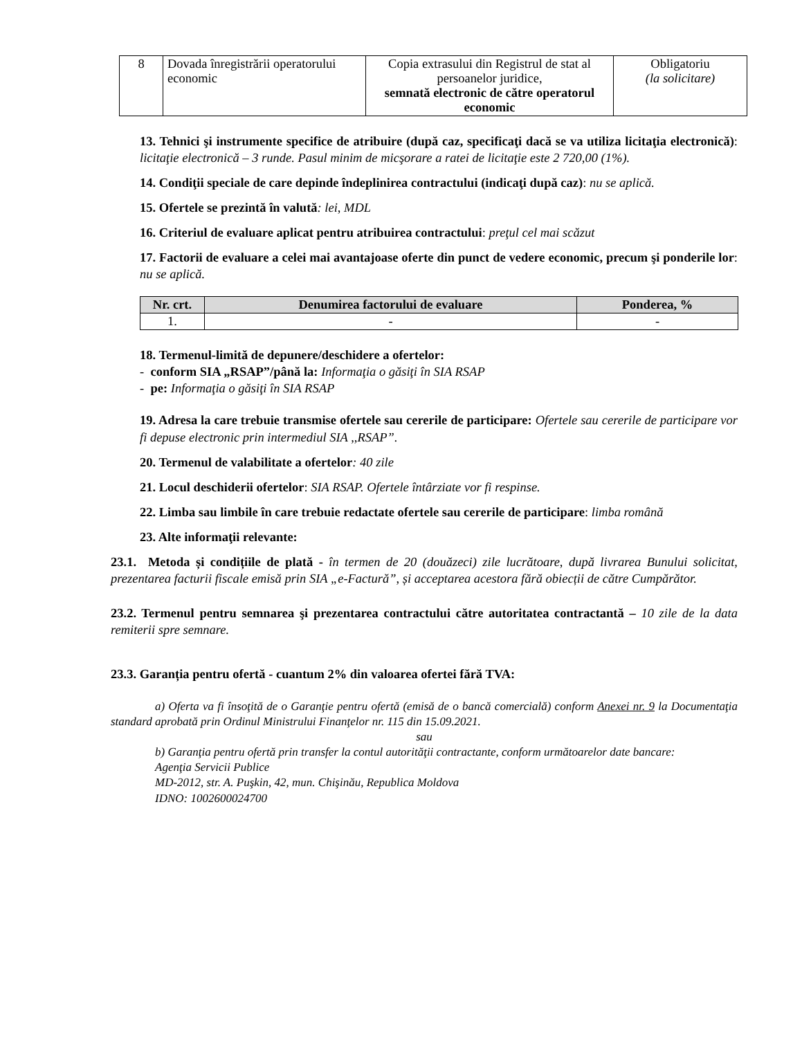| 8 | Dovada înregistrării operatorului economic | Copia extrasului din Registrul de stat al persoanelor juridice, semnată electronic de către operatorul economic | Obligatoriu (la solicitare) |
13. Tehnici şi instrumente specifice de atribuire (după caz, specificaţi dacă se va utiliza licitaţia electronică): licitaţie electronică – 3 runde. Pasul minim de micşorare a ratei de licitaţie este 2 720,00 (1%).
14. Condiţii speciale de care depinde îndeplinirea contractului (indicaţi după caz): nu se aplică.
15. Ofertele se prezintă în valută: lei, MDL
16. Criteriul de evaluare aplicat pentru atribuirea contractului: preţul cel mai scăzut
17. Factorii de evaluare a celei mai avantajoase oferte din punct de vedere economic, precum şi ponderile lor: nu se aplică.
| Nr. crt. | Denumirea factorului de evaluare | Ponderea, % |
| --- | --- | --- |
| 1. | - | - |
18. Termenul-limită de depunere/deschidere a ofertelor:
- conform SIA „RSAP”/până la: Informaţia o găsiţi în SIA RSAP
- pe: Informaţia o găsiţi în SIA RSAP
19. Adresa la care trebuie transmise ofertele sau cererile de participare: Ofertele sau cererile de participare vor fi depuse electronic prin intermediul SIA ,,RSAP”.
20. Termenul de valabilitate a ofertelor: 40 zile
21. Locul deschiderii ofertelor: SIA RSAP. Ofertele întârziate vor fi respinse.
22. Limba sau limbile în care trebuie redactate ofertele sau cererile de participare: limba română
23. Alte informaţii relevante:
23.1. Metoda și condițiile de plată - în termen de 20 (douăzeci) zile lucrătoare, după livrarea Bunului solicitat, prezentarea facturii fiscale emisă prin SIA „e-Factură”, și acceptarea acestora fără obiecții de către Cumpărător.
23.2. Termenul pentru semnarea şi prezentarea contractului către autoritatea contractantă – 10 zile de la data remiterii spre semnare.
23.3. Garanția pentru ofertă - cuantum 2% din valoarea ofertei fără TVA:
a) Oferta va fi însoţită de o Garanţie pentru ofertă (emisă de o bancă comercială) conform Anexei nr. 9 la Documentaţia standard aprobată prin Ordinul Ministrului Finanţelor nr. 115 din 15.09.2021.
sau
b) Garanţia pentru ofertă prin transfer la contul autorităţii contractante, conform următoarelor date bancare:
Agenţia Servicii Publice
MD-2012, str. A. Puşkin, 42, mun. Chişinău, Republica Moldova
IDNO: 1002600024700